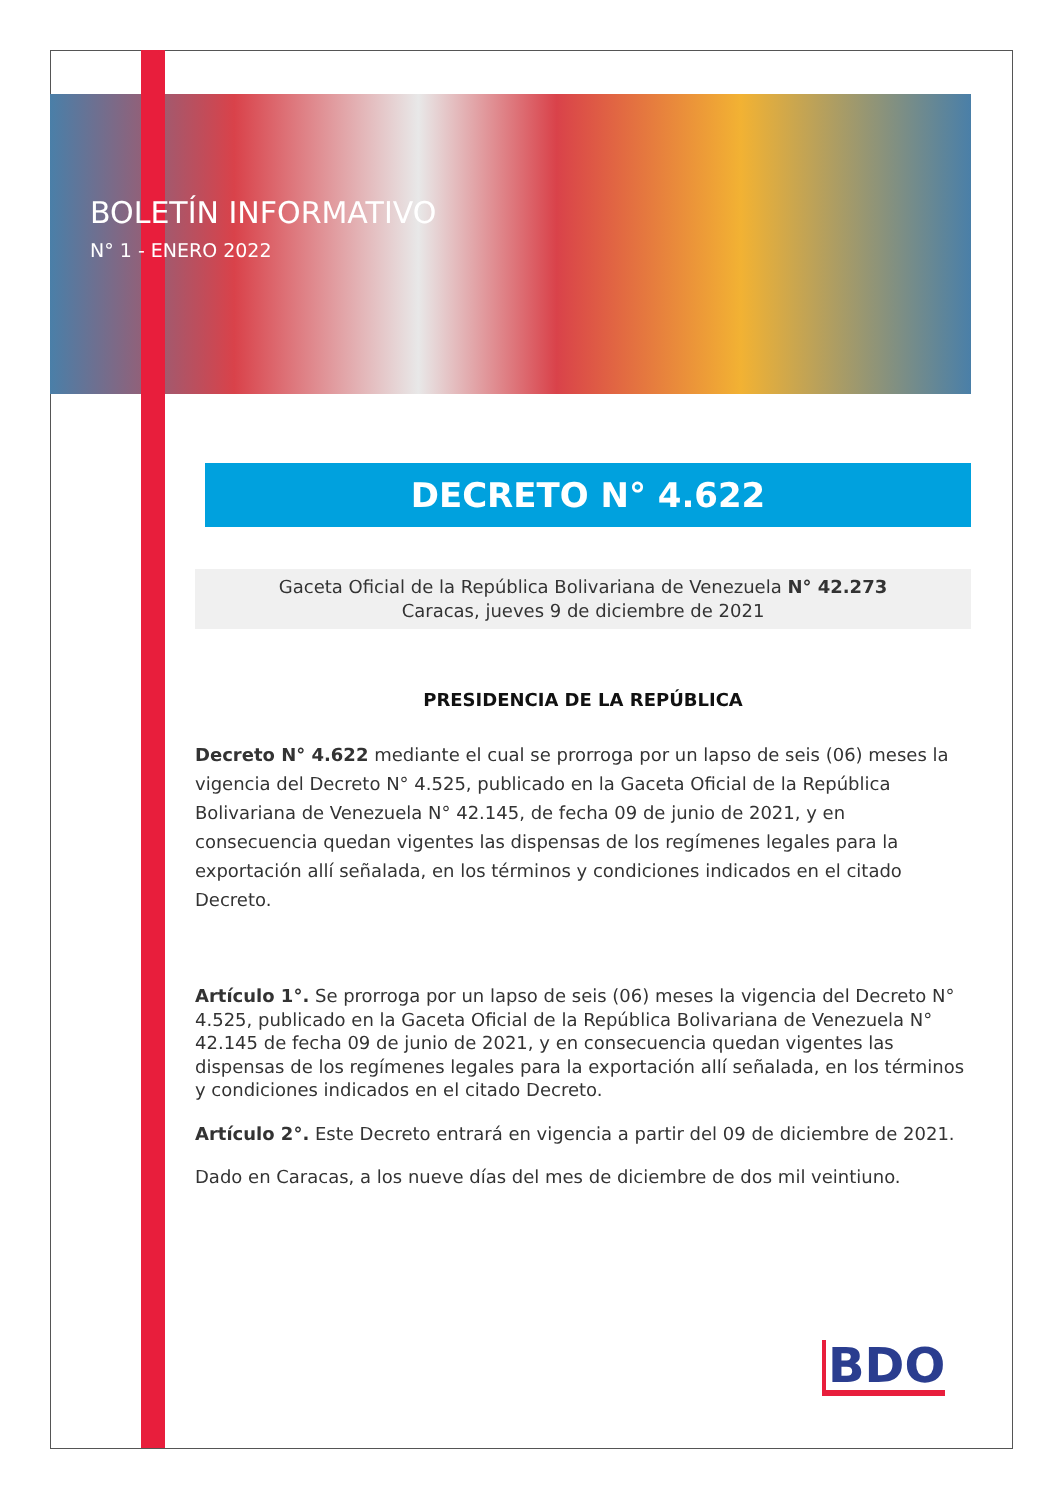BOLETÍN INFORMATIVO
N° 1 - ENERO 2022
DECRETO N° 4.622
Gaceta Oficial de la República Bolivariana de Venezuela N° 42.273
Caracas, jueves 9 de diciembre de 2021
PRESIDENCIA DE LA REPÚBLICA
Decreto N° 4.622 mediante el cual se prorroga por un lapso de seis (06) meses la vigencia del Decreto N° 4.525, publicado en la Gaceta Oficial de la República Bolivariana de Venezuela N° 42.145, de fecha 09 de junio de 2021, y en consecuencia quedan vigentes las dispensas de los regímenes legales para la exportación allí señalada, en los términos y condiciones indicados en el citado Decreto.
Artículo 1°. Se prorroga por un lapso de seis (06) meses la vigencia del Decreto N° 4.525, publicado en la Gaceta Oficial de la República Bolivariana de Venezuela N° 42.145 de fecha 09 de junio de 2021, y en consecuencia quedan vigentes las dispensas de los regímenes legales para la exportación allí señalada, en los términos y condiciones indicados en el citado Decreto.
Artículo 2°. Este Decreto entrará en vigencia a partir del 09 de diciembre de 2021.
Dado en Caracas, a los nueve días del mes de diciembre de dos mil veintiuno.
BDO